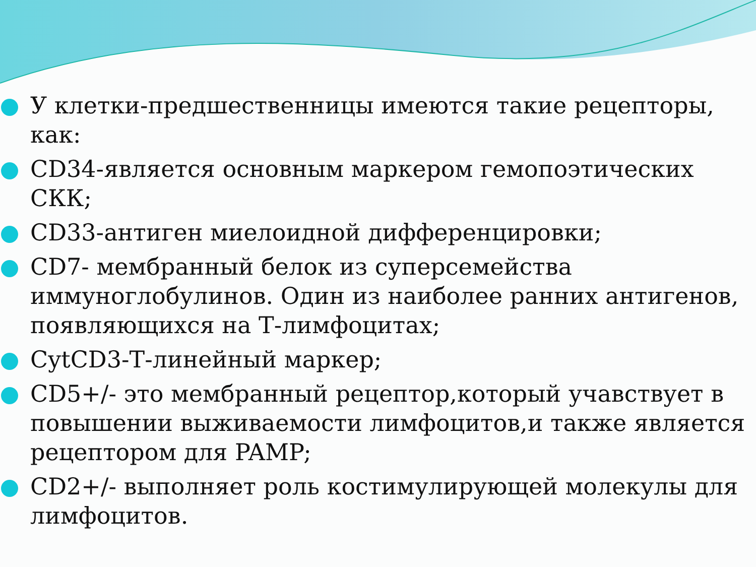У клетки-предшественницы имеются такие рецепторы, как:
CD34-является основным маркером гемопоэтических СКК;
CD33-антиген миелоидной дифференцировки;
CD7- мембранный белок из суперсемейства иммуноглобулинов. Один из наиболее ранних антигенов, появляющихся на Т-лимфоцитах;
CytCD3-Т-линейный маркер;
CD5+/- это мембранный рецептор,который учавствует в повышении выживаемости лимфоцитов,и также является рецептором для PAMP;
CD2+/- выполняет роль костимулирующей молекулы для лимфоцитов.